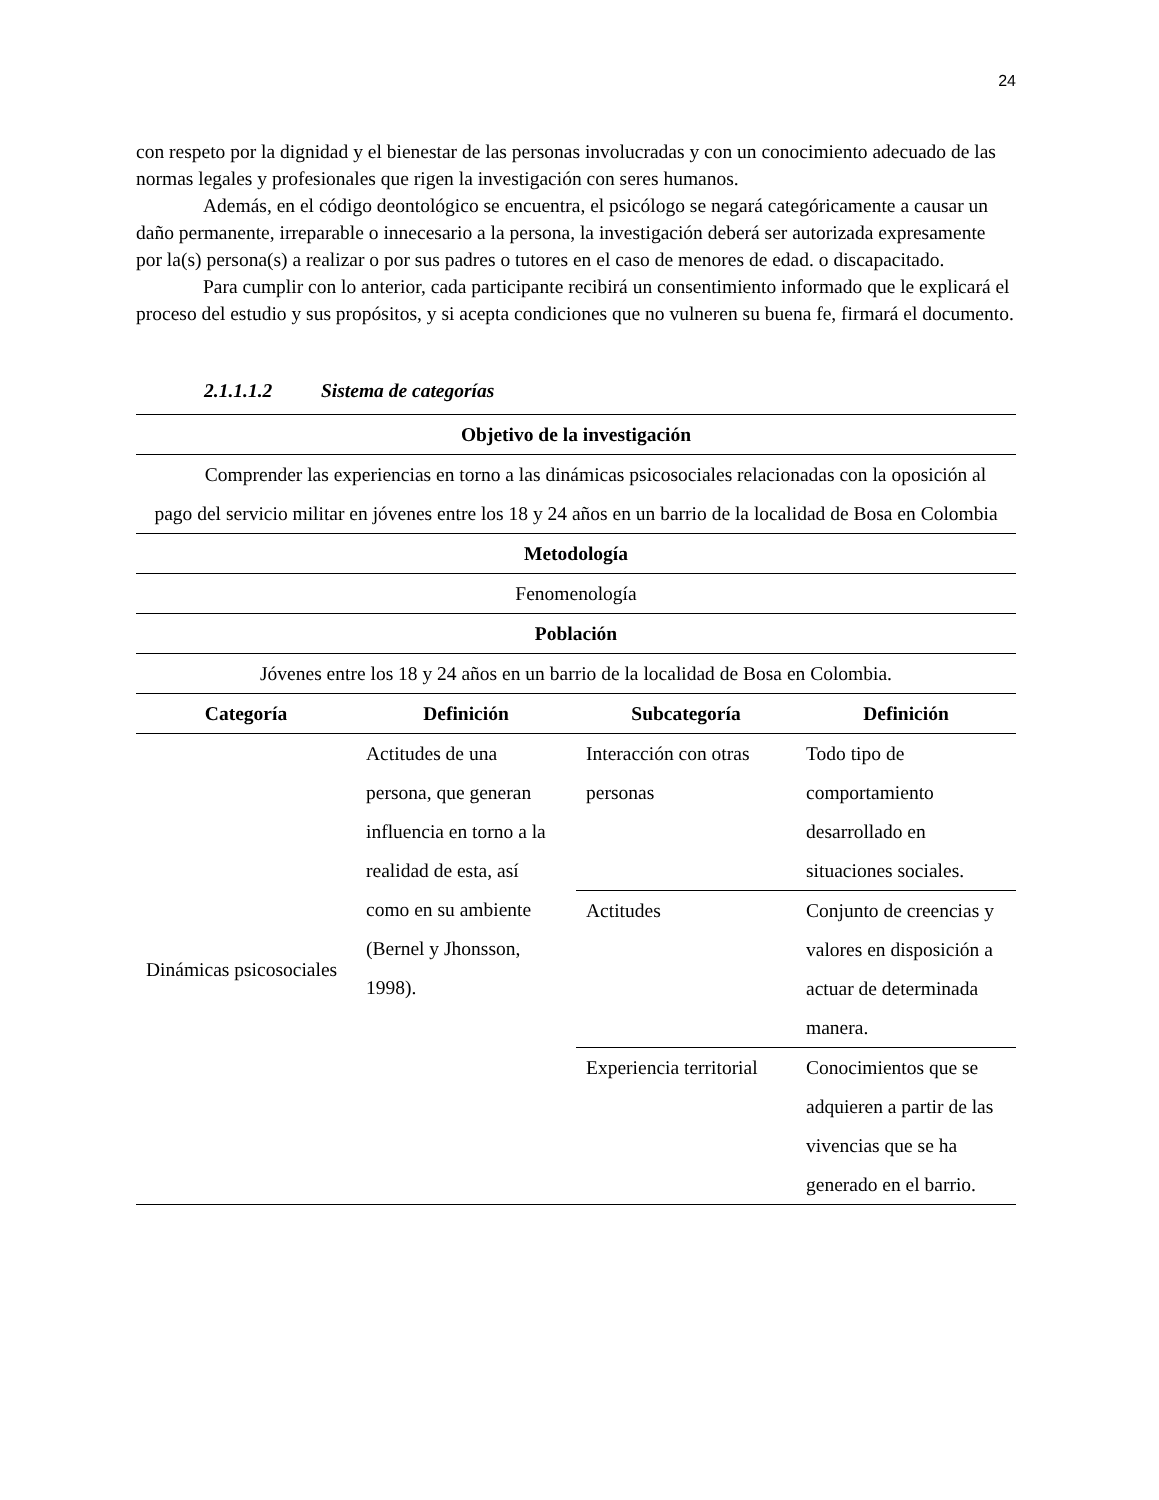24
con respeto por la dignidad y el bienestar de las personas involucradas y con un conocimiento adecuado de las normas legales y profesionales que rigen la investigación con seres humanos.
Además, en el código deontológico se encuentra, el psicólogo se negará categóricamente a causar un daño permanente, irreparable o innecesario a la persona, la investigación deberá ser autorizada expresamente por la(s) persona(s) a realizar o por sus padres o tutores en el caso de menores de edad. o discapacitado.
Para cumplir con lo anterior, cada participante recibirá un consentimiento informado que le explicará el proceso del estudio y sus propósitos, y si acepta condiciones que no vulneren su buena fe, firmará el documento.
2.1.1.1.2 Sistema de categorías
| Objetivo de la investigación | | | |
| --- | --- | --- | --- |
| Comprender las experiencias en torno a las dinámicas psicosociales relacionadas con la oposición al pago del servicio militar en jóvenes entre los 18 y 24 años en un barrio de la localidad de Bosa en Colombia | | | |
| Metodología | | | |
| Fenomenología | | | |
| Población | | | |
| Jóvenes entre los 18 y 24 años en un barrio de la localidad de Bosa en Colombia. | | | |
| Categoría | Definición | Subcategoría | Definición |
| Dinámicas psicosociales | Actitudes de una persona, que generan influencia en torno a la realidad de esta, así como en su ambiente (Bernel y Jhonsson, 1998). | Interacción con otras personas | Todo tipo de comportamiento desarrollado en situaciones sociales. |
| | | Actitudes | Conjunto de creencias y valores en disposición a actuar de determinada manera. |
| | | Experiencia territorial | Conocimientos que se adquieren a partir de las vivencias que se ha generado en el barrio. |